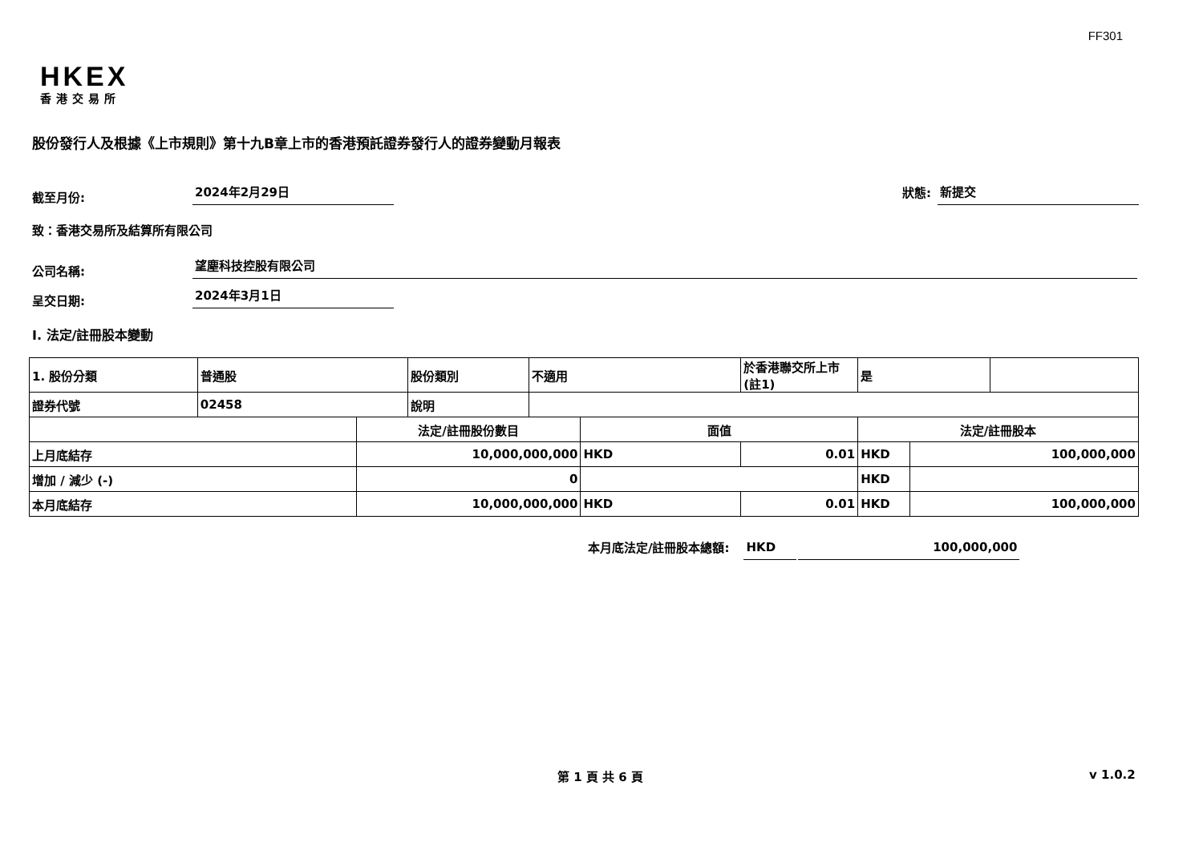FF301
HKEX
香港交易所
股份發行人及根據《上市規則》第十九B章上市的香港預託證券發行人的證券變動月報表
截至月份: 2024年2月29日 狀態: 新提交
致：香港交易所及結算所有限公司
公司名稱: 望塵科技控股有限公司
呈交日期: 2024年3月1日
I. 法定/註冊股本變動
| 1. 股份分類 | 普通股 | | 股份類別 | 不適用 | | 於香港聯交所上市 (註1) | 是 | | |
| 證券代號 | 02458 | | 說明 | | | | | | |
| | | 法定/註冊股份數目 | | | 面值 | | 法定/註冊股本 | | |
| 上月底結存 | | 10,000,000,000 | | | HKD | 0.01 | HKD | 100,000,000 | |
| 增加 / 減少 (-) | | 0 | | | | | HKD | | |
| 本月底結存 | | 10,000,000,000 | | | HKD | 0.01 | HKD | 100,000,000 | |
本月底法定/註冊股本總額: HKD 100,000,000
第 1 頁 共 6 頁 v 1.0.2